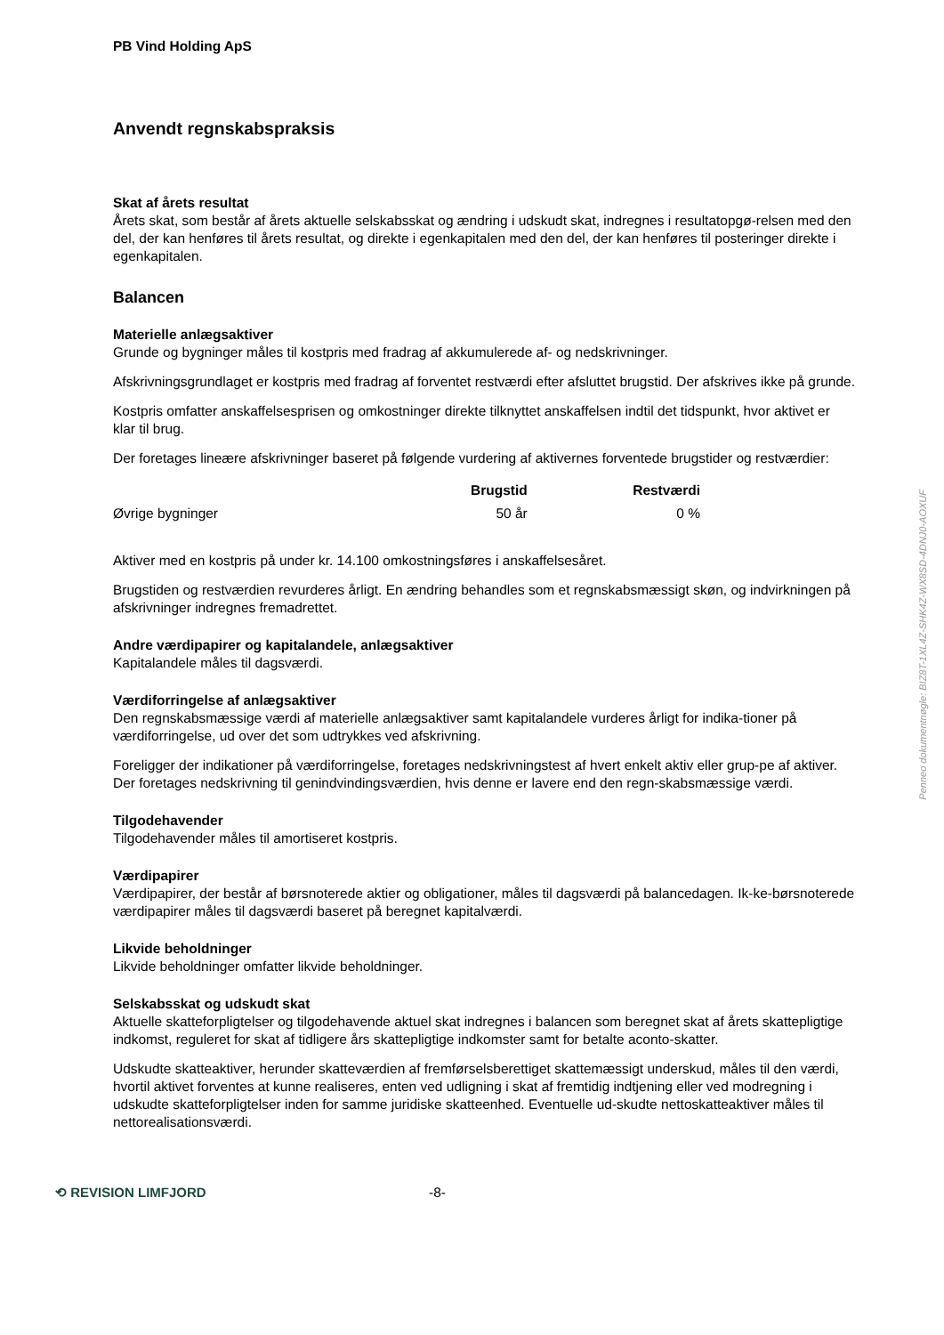PB Vind Holding ApS
Anvendt regnskabspraksis
Skat af årets resultat
Årets skat, som består af årets aktuelle selskabsskat og ændring i udskudt skat, indregnes i resultatopgø-relsen med den del, der kan henføres til årets resultat, og direkte i egenkapitalen med den del, der kan henføres til posteringer direkte i egenkapitalen.
Balancen
Materielle anlægsaktiver
Grunde og bygninger måles til kostpris med fradrag af akkumulerede af- og nedskrivninger.
Afskrivningsgrundlaget er kostpris med fradrag af forventet restværdi efter afsluttet brugstid. Der afskrives ikke på grunde.
Kostpris omfatter anskaffelsesprisen og omkostninger direkte tilknyttet anskaffelsen indtil det tidspunkt, hvor aktivet er klar til brug.
Der foretages lineære afskrivninger baseret på følgende vurdering af aktivernes forventede brugstider og restværdier:
| | Brugstid | Restværdi |
| --- | --- | --- |
| Øvrige bygninger | 50 år | 0 % |
Aktiver med en kostpris på under kr. 14.100 omkostningsføres i anskaffelsesåret.
Brugstiden og restværdien revurderes årligt. En ændring behandles som et regnskabsmæssigt skøn, og indvirkningen på afskrivninger indregnes fremadrettet.
Andre værdipapirer og kapitalandele, anlægsaktiver
Kapitalandele måles til dagsværdi.
Værdiforringelse af anlægsaktiver
Den regnskabsmæssige værdi af materielle anlægsaktiver samt kapitalandele vurderes årligt for indika-tioner på værdiforringelse, ud over det som udtrykkes ved afskrivning.
Foreligger der indikationer på værdiforringelse, foretages nedskrivningstest af hvert enkelt aktiv eller grup-pe af aktiver. Der foretages nedskrivning til genindvindingsværdien, hvis denne er lavere end den regn-skabsmæssige værdi.
Tilgodehavender
Tilgodehavender måles til amortiseret kostpris.
Værdipapirer
Værdipapirer, der består af børsnoterede aktier og obligationer, måles til dagsværdi på balancedagen. Ik-ke-børsnoterede værdipapirer måles til dagsværdi baseret på beregnet kapitalværdi.
Likvide beholdninger
Likvide beholdninger omfatter likvide beholdninger.
Selskabsskat og udskudt skat
Aktuelle skatteforpligtelser og tilgodehavende aktuel skat indregnes i balancen som beregnet skat af årets skattepligtige indkomst, reguleret for skat af tidligere års skattepligtige indkomster samt for betalte aconto-skatter.
Udskudte skatteaktiver, herunder skatteværdien af fremførselsberettiget skattemæssigt underskud, måles til den værdi, hvortil aktivet forventes at kunne realiseres, enten ved udligning i skat af fremtidig indtjening eller ved modregning i udskudte skatteforpligtelser inden for samme juridiske skatteenhed. Eventuelle ud-skudte nettoskatteaktiver måles til nettorealisationsværdi.
⟲ REVISION LIMFJORD -8-
Penneo dokumentnøgle: BIZ8T-1XL4Z-SHK4Z-WX8SD-4DNJ0-AOXUF